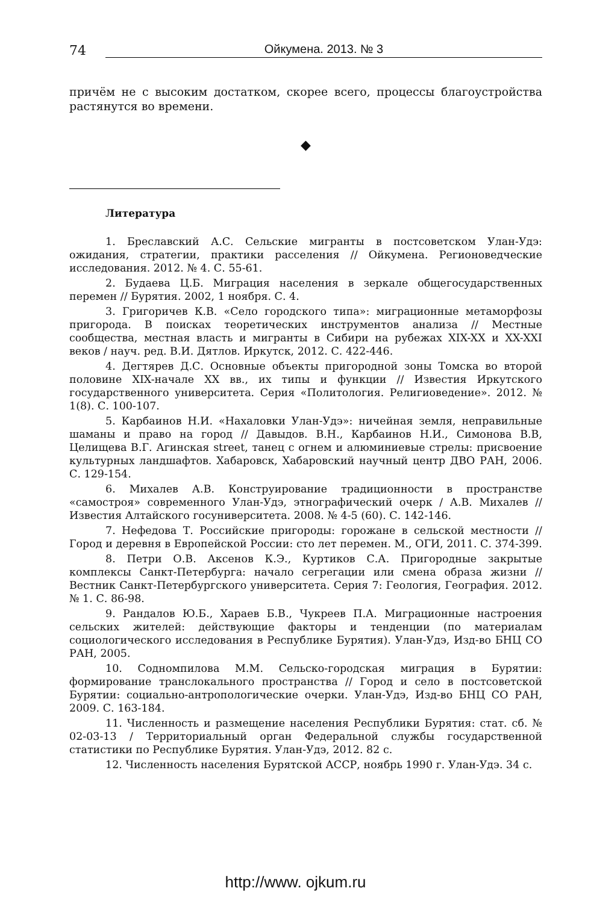74
Ойкумена. 2013. № 3
причём не с высоким достатком, скорее всего, процессы благоустройства растянутся во времени.
◆
Литература
1. Бреславский А.С. Сельские мигранты в постсоветском Улан-Удэ: ожидания, стратегии, практики расселения // Ойкумена. Регионоведческие исследования. 2012. № 4. С. 55-61.
2. Будаева Ц.Б. Миграция населения в зеркале общегосударственных перемен // Бурятия. 2002, 1 ноября. С. 4.
3. Григоричев К.В. «Село городского типа»: миграционные метаморфозы пригорода. В поисках теоретических инструментов анализа // Местные сообщества, местная власть и мигранты в Сибири на рубежах XIX-XX и XX-XXI веков / науч. ред. В.И. Дятлов. Иркутск, 2012. С. 422-446.
4. Дегтярев Д.С. Основные объекты пригородной зоны Томска во второй половине XIX-начале XX вв., их типы и функции // Известия Иркутского государственного университета. Серия «Политология. Религиоведение». 2012. № 1(8). С. 100-107.
5. Карбаинов Н.И. «Нахаловки Улан-Удэ»: ничейная земля, неправильные шаманы и право на город // Давыдов. В.Н., Карбаинов Н.И., Симонова В.В, Целищева В.Г. Агинская street, танец с огнем и алюминиевые стрелы: присвоение культурных ландшафтов. Хабаровск, Хабаровский научный центр ДВО РАН, 2006. С. 129-154.
6. Михалев А.В. Конструирование традиционности в пространстве «самостроя» современного Улан-Удэ, этнографический очерк / А.В. Михалев // Известия Алтайского госуниверситета. 2008. № 4-5 (60). С. 142-146.
7. Нефедова Т. Российские пригороды: горожане в сельской местности // Город и деревня в Европейской России: сто лет перемен. М., ОГИ, 2011. С. 374-399.
8. Петри О.В. Аксенов К.Э., Куртиков С.А. Пригородные закрытые комплексы Санкт-Петербурга: начало сегрегации или смена образа жизни // Вестник Санкт-Петербургского университета. Серия 7: Геология, География. 2012. № 1. С. 86-98.
9. Рандалов Ю.Б., Хараев Б.В., Чукреев П.А. Миграционные настроения сельских жителей: действующие факторы и тенденции (по материалам социологического исследования в Республике Бурятия). Улан-Удэ, Изд-во БНЦ СО РАН, 2005.
10. Содномпилова М.М. Сельско-городская миграция в Бурятии: формирование транслокального пространства // Город и село в постсоветской Бурятии: социально-антропологические очерки. Улан-Удэ, Изд-во БНЦ СО РАН, 2009. С. 163-184.
11. Численность и размещение населения Республики Бурятия: стат. сб. № 02-03-13 / Территориальный орган Федеральной службы государственной статистики по Республике Бурятия. Улан-Удэ, 2012. 82 с.
12. Численность населения Бурятской АССР, ноябрь 1990 г. Улан-Удэ. 34 с.
http://www. ojkum.ru